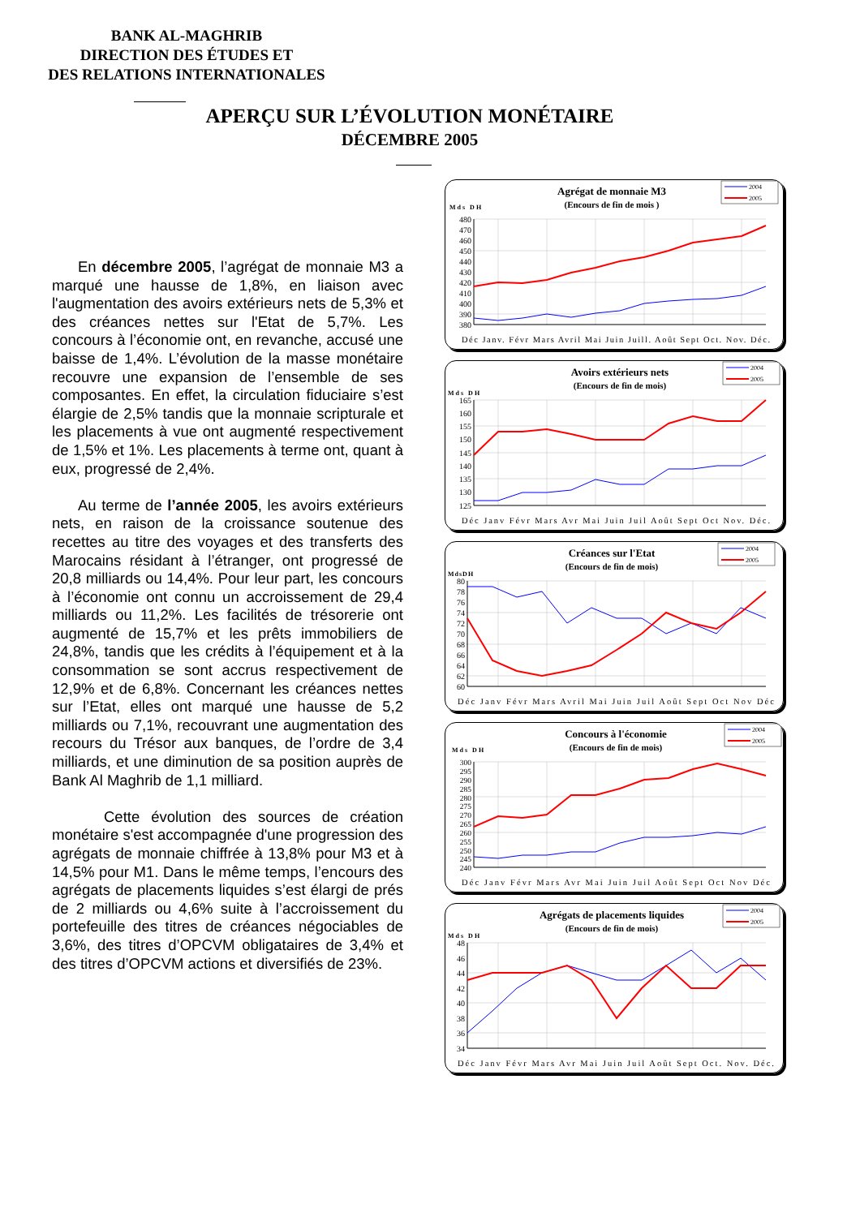BANK AL-MAGHRIB
DIRECTION DES ÉTUDES ET
DES RELATIONS INTERNATIONALES
APERÇU SUR L’ÉVOLUTION MONÉTAIRE
DÉCEMBRE 2005
En décembre 2005, l’agrégat de monnaie M3 a marqué une hausse de 1,8%, en liaison avec l'augmentation des avoirs extérieurs nets de 5,3% et des créances nettes sur l'Etat de 5,7%. Les concours à l’économie ont, en revanche, accusé une baisse de 1,4%. L’évolution de la masse monétaire recouvre une expansion de l’ensemble de ses composantes. En effet, la circulation fiduciaire s’est élargie de 2,5% tandis que la monnaie scripturale et les placements à vue ont augmenté respectivement de 1,5% et 1%. Les placements à terme ont, quant à eux, progressé de 2,4%.
Au terme de l’année 2005, les avoirs extérieurs nets, en raison de la croissance soutenue des recettes au titre des voyages et des transferts des Marocains résidant à l’étranger, ont progressé de 20,8 milliards ou 14,4%. Pour leur part, les concours à l’économie ont connu un accroissement de 29,4 milliards ou 11,2%. Les facilités de trésorerie ont augmenté de 15,7% et les prêts immobiliers de 24,8%, tandis que les crédits à l’équipement et à la consommation se sont accrus respectivement de 12,9% et de 6,8%. Concernant les créances nettes sur l’Etat, elles ont marqué une hausse de 5,2 milliards ou 7,1%, recouvrant une augmentation des recours du Trésor aux banques, de l’ordre de 3,4 milliards, et une diminution de sa position auprès de Bank Al Maghrib de 1,1 milliard.
Cette évolution des sources de création monétaire s'est accompagnée d'une progression des agrégats de monnaie chiffrée à 13,8% pour M3 et à 14,5% pour M1. Dans le même temps, l’encours des agrégats de placements liquides s’est élargi de prés de 2 milliards ou 4,6% suite à l’accroissement du portefeuille des titres de créances négociables de 3,6%, des titres d’OPCVM obligataires de 3,4% et des titres d’OPCVM actions et diversifiés de 23%.
Agrégat de monnaie M3
(Encours de fin de mois )
Mds DH
2004
2005
480
470
460
450
440
430
420
410
400
390
380
Déc Janv. Févr Mars Avril Mai Juin Juill. Août Sept Oct. Nov. Déc.
Avoirs extérieurs nets
(Encours de fin de mois)
Mds DH
2004
2005
165
160
155
150
145
140
135
130
125
Déc Janv Févr Mars Avr Mai Juin Juil Août Sept Oct Nov. Déc.
Créances sur l'Etat
(Encours de fin de mois)
MdsDH
2004
2005
80
78
76
74
72
70
68
66
64
62
60
Déc Janv Févr Mars Avril Mai Juin Juil Août Sept Oct Nov Déc
Concours à l'économie
(Encours de fin de mois)
Mds DH
2004
2005
300
295
290
285
280
275
270
265
260
255
250
245
240
Déc Janv Févr Mars Avr Mai Juin Juil Août Sept Oct Nov Déc
Agrégats de placements liquides
(Encours de fin de mois)
Mds DH
2004
2005
48
46
44
42
40
38
36
34
Déc Janv Févr Mars Avr Mai Juin Juil Août Sept Oct. Nov. Déc.